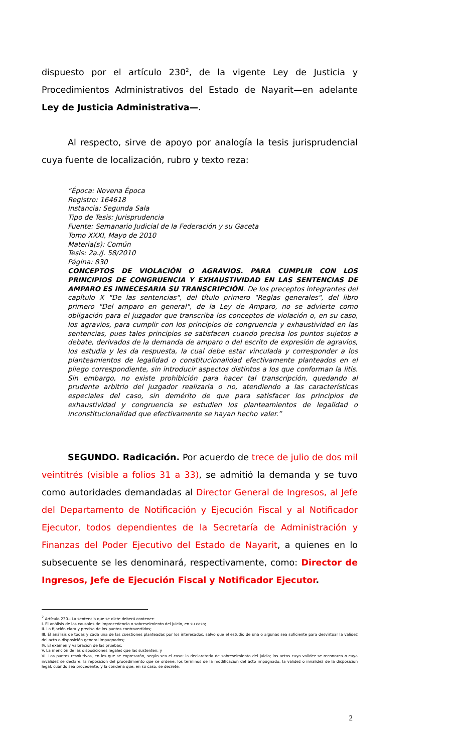dispuesto por el artículo 230<sup>2</sup>, de la vigente Ley de Justicia y Procedimientos Administrativos del Estado de Nayarit—en adelante Ley de Justicia Administrativa—.
Al respecto, sirve de apoyo por analogía la tesis jurisprudencial cuya fuente de localización, rubro y texto reza:
“Época: Novena Época
Registro: 164618
Instancia: Segunda Sala
Tipo de Tesis: Jurisprudencia
Fuente: Semanario Judicial de la Federación y su Gaceta
Tomo XXXI, Mayo de 2010
Materia(s): Común
Tesis: 2a./J. 58/2010
Página: 830
CONCEPTOS DE VIOLACIÓN O AGRAVIOS. PARA CUMPLIR CON LOS PRINCIPIOS DE CONGRUENCIA Y EXHAUSTIVIDAD EN LAS SENTENCIAS DE AMPARO ES INNECESARIA SU TRANSCRIPCIÓN. De los preceptos integrantes del capítulo X "De las sentencias", del título primero "Reglas generales", del libro primero "Del amparo en general", de la Ley de Amparo, no se advierte como obligación para el juzgador que transcriba los conceptos de violación o, en su caso, los agravios, para cumplir con los principios de congruencia y exhaustividad en las sentencias, pues tales principios se satisfacen cuando precisa los puntos sujetos a debate, derivados de la demanda de amparo o del escrito de expresión de agravios, los estudia y les da respuesta, la cual debe estar vinculada y corresponder a los planteamientos de legalidad o constitucionalidad efectivamente planteados en el pliego correspondiente, sin introducir aspectos distintos a los que conforman la litis. Sin embargo, no existe prohibición para hacer tal transcripción, quedando al prudente arbitrio del juzgador realizarla o no, atendiendo a las características especiales del caso, sin demérito de que para satisfacer los principios de exhaustividad y congruencia se estudien los planteamientos de legalidad o inconstitucionalidad que efectivamente se hayan hecho valer.”
SEGUNDO. Radicación. Por acuerdo de trece de julio de dos mil veintitrés (visible a folios 31 a 33), se admitió la demanda y se tuvo como autoridades demandadas al Director General de Ingresos, al Jefe del Departamento de Notificación y Ejecución Fiscal y al Notificador Ejecutor, todos dependientes de la Secretaría de Administración y Finanzas del Poder Ejecutivo del Estado de Nayarit, a quienes en lo subsecuente se les denominará, respectivamente, como: Director de Ingresos, Jefe de Ejecución Fiscal y Notificador Ejecutor.
<sup>2</sup> Artículo 230.- La sentencia que se dicte deberá contener:
I. El análisis de las causales de improcedencia o sobreseimiento del juicio, en su caso;
II. La fijación clara y precisa de los puntos controvertidos;
III. El análisis de todas y cada una de las cuestiones planteadas por los interesados, salvo que el estudio de una o algunas sea suficiente para desvirtuar la validez del acto o disposición general impugnados;
IV. El examen y valoración de las pruebas;
V. La mención de las disposiciones legales que las sustenten; y
VI. Los puntos resolutivos, en los que se expresarán, según sea el caso: la declaratoria de sobreseimiento del juicio; los actos cuya validez se reconozca o cuya invalidez se declare; la reposición del procedimiento que se ordene; los términos de la modificación del acto impugnado; la validez o invalidez de la disposición legal, cuando sea procedente, y la condena que, en su caso, se decrete.
2